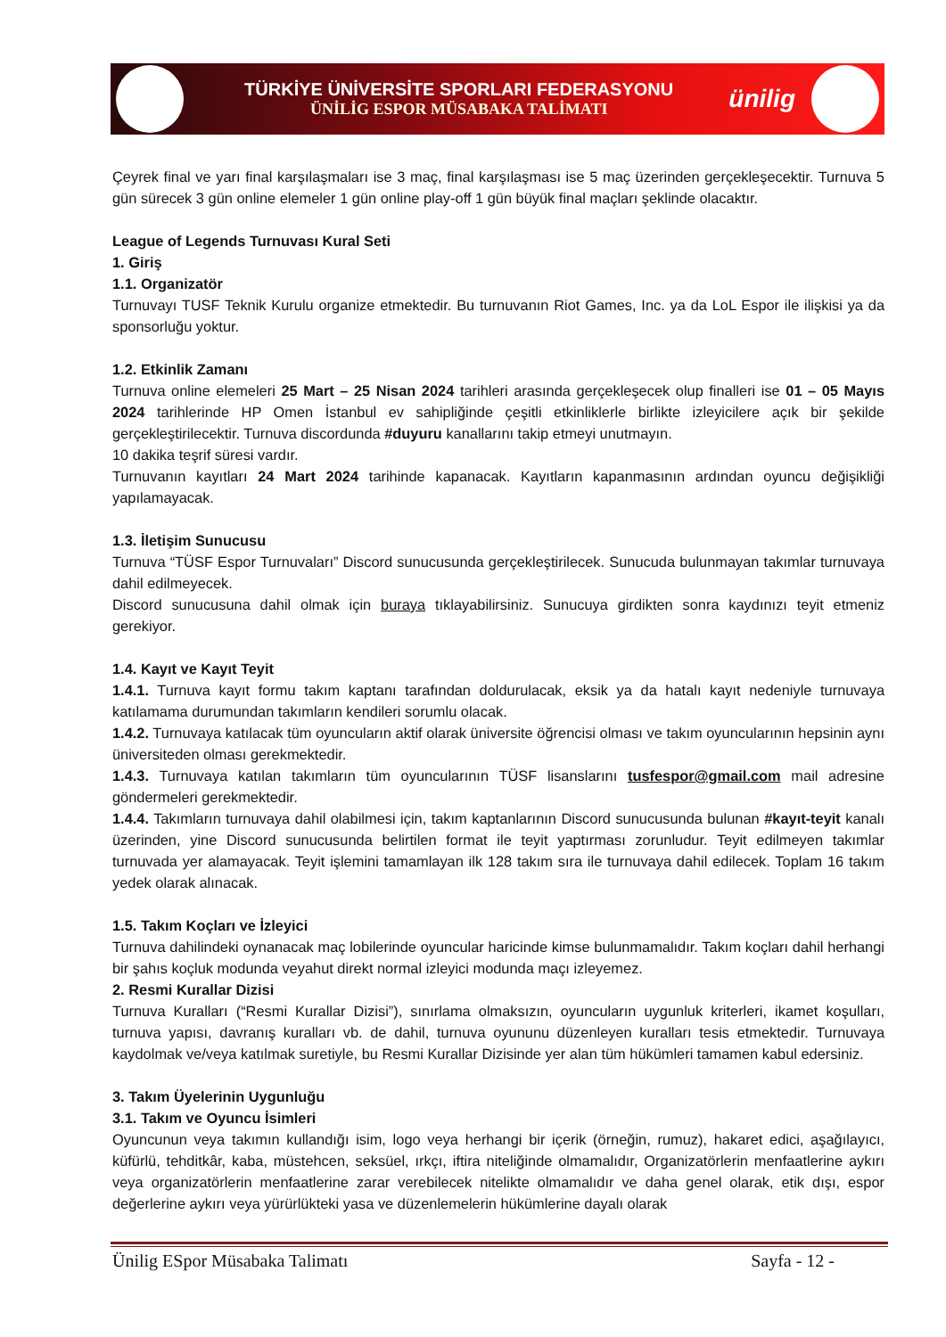TÜRKİYE ÜNİVERSİTE SPORLARI FEDERASYONU
ÜNİLİG ESPOR MÜSABAKA TALİMATI
ünilig
Çeyrek final ve yarı final karşılaşmaları ise 3 maç, final karşılaşması ise 5 maç üzerinden gerçekleşecektir. Turnuva 5 gün sürecek 3 gün online elemeler 1 gün online play-off 1 gün büyük final maçları şeklinde olacaktır.
League of Legends Turnuvası Kural Seti
1. Giriş
1.1. Organizatör
Turnuvayı TUSF Teknik Kurulu organize etmektedir. Bu turnuvanın Riot Games, Inc. ya da LoL Espor ile ilişkisi ya da sponsorluğu yoktur.
1.2. Etkinlik Zamanı
Turnuva online elemeleri 25 Mart – 25 Nisan 2024 tarihleri arasında gerçekleşecek olup finalleri ise 01 – 05 Mayıs 2024 tarihlerinde HP Omen İstanbul ev sahipliğinde çeşitli etkinliklerle birlikte izleyicilere açık bir şekilde gerçekleştirilecektir. Turnuva discordunda #duyuru kanallarını takip etmeyi unutmayın.
10 dakika teşrif süresi vardır.
Turnuvanın kayıtları 24 Mart 2024 tarihinde kapanacak. Kayıtların kapanmasının ardından oyuncu değişikliği yapılamayacak.
1.3. İletişim Sunucusu
Turnuva “TÜSF Espor Turnuvaları” Discord sunucusunda gerçekleştirilecek. Sunucuda bulunmayan takımlar turnuvaya dahil edilmeyecek.
Discord sunucusuna dahil olmak için buraya tıklayabilirsiniz. Sunucuya girdikten sonra kaydınızı teyit etmeniz gerekiyor.
1.4. Kayıt ve Kayıt Teyit
1.4.1. Turnuva kayıt formu takım kaptanı tarafından doldurulacak, eksik ya da hatalı kayıt nedeniyle turnuvaya katılamama durumundan takımların kendileri sorumlu olacak.
1.4.2. Turnuvaya katılacak tüm oyuncuların aktif olarak üniversite öğrencisi olması ve takım oyuncularının hepsinin aynı üniversiteden olması gerekmektedir.
1.4.3. Turnuvaya katılan takımların tüm oyuncularının TÜSF lisanslarını tusfespor@gmail.com mail adresine göndermeleri gerekmektedir.
1.4.4. Takımların turnuvaya dahil olabilmesi için, takım kaptanlarının Discord sunucusunda bulunan #kayıt-teyit kanalı üzerinden, yine Discord sunucusunda belirtilen format ile teyit yaptırması zorunludur. Teyit edilmeyen takımlar turnuvada yer alamayacak. Teyit işlemini tamamlayan ilk 128 takım sıra ile turnuvaya dahil edilecek. Toplam 16 takım yedek olarak alınacak.
1.5. Takım Koçları ve İzleyici
Turnuva dahilindeki oynanacak maç lobilerinde oyuncular haricinde kimse bulunmamalıdır. Takım koçları dahil herhangi bir şahıs koçluk modunda veyahut direkt normal izleyici modunda maçı izleyemez.
2. Resmi Kurallar Dizisi
Turnuva Kuralları (“Resmi Kurallar Dizisi”), sınırlama olmaksızın, oyuncuların uygunluk kriterleri, ikamet koşulları, turnuva yapısı, davranış kuralları vb. de dahil, turnuva oyununu düzenleyen kuralları tesis etmektedir. Turnuvaya kaydolmak ve/veya katılmak suretiyle, bu Resmi Kurallar Dizisinde yer alan tüm hükümleri tamamen kabul edersiniz.
3. Takım Üyelerinin Uygunluğu
3.1. Takım ve Oyuncu İsimleri
Oyuncunun veya takımın kullandığı isim, logo veya herhangi bir içerik (örneğin, rumuz), hakaret edici, aşağılayıcı, küfürlü, tehditkâr, kaba, müstehcen, seksüel, ırkçı, iftira niteliğinde olmamalıdır, Organizatörlerin menfaatlerine aykırı veya organizatörlerin menfaatlerine zarar verebilecek nitelikte olmamalıdır ve daha genel olarak, etik dışı, espor değerlerine aykırı veya yürürlükteki yasa ve düzenlemelerin hükümlerine dayalı olarak
Ünilig ESpor Müsabaka Talimatı Sayfa - 12 -